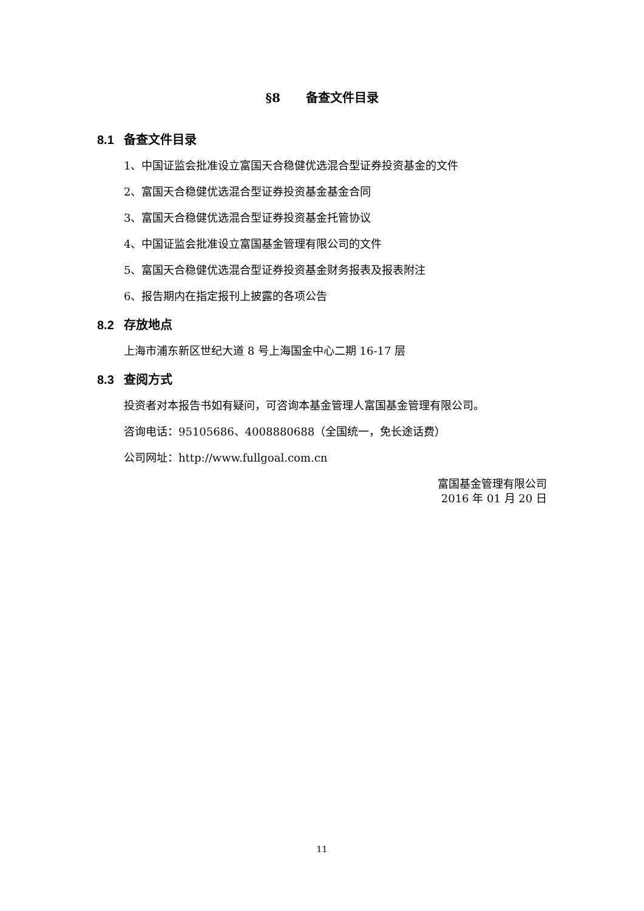§8 备查文件目录
8.1 备查文件目录
1、中国证监会批准设立富国天合稳健优选混合型证券投资基金的文件
2、富国天合稳健优选混合型证券投资基金基金合同
3、富国天合稳健优选混合型证券投资基金托管协议
4、中国证监会批准设立富国基金管理有限公司的文件
5、富国天合稳健优选混合型证券投资基金财务报表及报表附注
6、报告期内在指定报刊上披露的各项公告
8.2 存放地点
上海市浦东新区世纪大道 8 号上海国金中心二期 16-17 层
8.3 查阅方式
投资者对本报告书如有疑问，可咨询本基金管理人富国基金管理有限公司。
咨询电话：95105686、4008880688（全国统一，免长途话费）
公司网址：http://www.fullgoal.com.cn
富国基金管理有限公司
2016 年 01 月 20 日
11